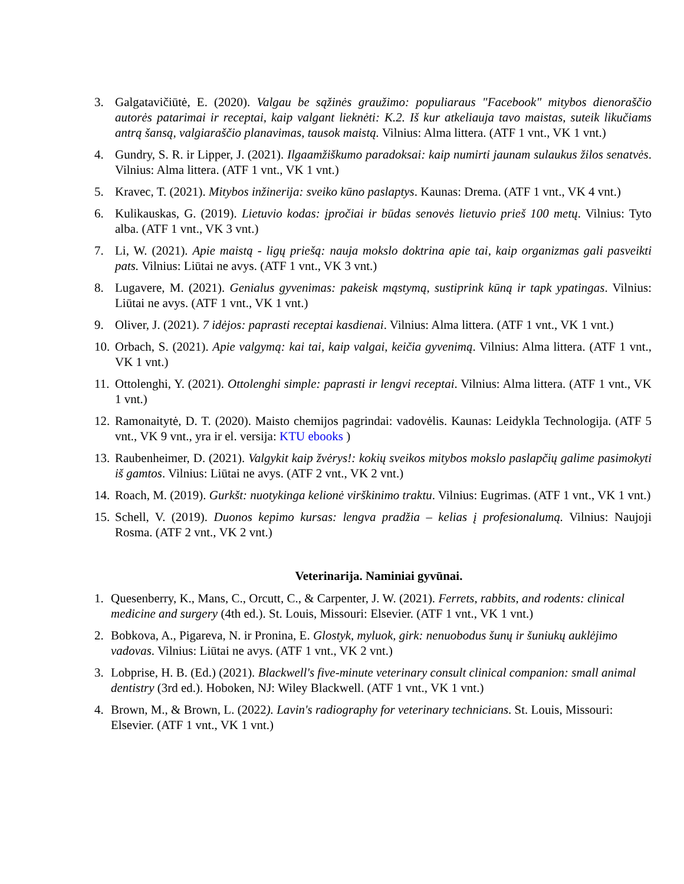3. Galgatavičiūtė, E. (2020). Valgau be sąžinės graužimo: populiaraus "Facebook" mitybos dienoraščio autorės patarimai ir receptai, kaip valgant lieknėti: K.2. Iš kur atkeliauja tavo maistas, suteik likučiams antrą šansą, valgiaraščio planavimas, tausok maistą. Vilnius: Alma littera. (ATF 1 vnt., VK 1 vnt.)
4. Gundry, S. R. ir Lipper, J. (2021). Ilgaamžiškumo paradoksai: kaip numirti jaunam sulaukus žilos senatvės. Vilnius: Alma littera. (ATF 1 vnt., VK 1 vnt.)
5. Kravec, T. (2021). Mitybos inžinerija: sveiko kūno paslaptys. Kaunas: Drema. (ATF 1 vnt., VK 4 vnt.)
6. Kulikauskas, G. (2019). Lietuvio kodas: įpročiai ir būdas senovės lietuvio prieš 100 metų. Vilnius: Tyto alba. (ATF 1 vnt., VK 3 vnt.)
7. Li, W. (2021). Apie maistą - ligų priešą: nauja mokslo doktrina apie tai, kaip organizmas gali pasveikti pats. Vilnius: Liūtai ne avys. (ATF 1 vnt., VK 3 vnt.)
8. Lugavere, M. (2021). Genialus gyvenimas: pakeisk mąstymą, sustiprink kūną ir tapk ypatingas. Vilnius: Liūtai ne avys. (ATF 1 vnt., VK 1 vnt.)
9. Oliver, J. (2021). 7 idėjos: paprasti receptai kasdienai. Vilnius: Alma littera. (ATF 1 vnt., VK 1 vnt.)
10.
Orbach, S. (2021). Apie valgymą: kai tai, kaip valgai, keičia gyvenimą. Vilnius: Alma littera. (ATF 1 vnt., VK 1 vnt.)
11.
Ottolenghi, Y. (2021). Ottolenghi simple: paprasti ir lengvi receptai. Vilnius: Alma littera. (ATF 1 vnt., VK 1 vnt.)
12.
Ramonaitytė, D. T. (2020). Maisto chemijos pagrindai: vadovėlis. Kaunas: Leidykla Technologija. (ATF 5 vnt., VK 9 vnt., yra ir el. versija: KTU ebooks )
13.
Raubenheimer, D. (2021). Valgykit kaip žvėrys!: kokių sveikos mitybos mokslo paslapčių galime pasimokyti iš gamtos. Vilnius: Liūtai ne avys. (ATF 2 vnt., VK 2 vnt.)
14.
Roach, M. (2019). Gurkšt: nuotykinga kelionė virškinimo traktu. Vilnius: Eugrimas. (ATF 1 vnt., VK 1 vnt.)
15.
Schell, V. (2019). Duonos kepimo kursas: lengva pradžia – kelias į profesionalumą. Vilnius: Naujoji Rosma. (ATF 2 vnt., VK 2 vnt.)
Veterinarija. Naminiai gyvūnai.
1. Quesenberry, K., Mans, C., Orcutt, C., & Carpenter, J. W. (2021). Ferrets, rabbits, and rodents: clinical medicine and surgery (4th ed.). St. Louis, Missouri: Elsevier. (ATF 1 vnt., VK 1 vnt.)
2. Bobkova, A., Pigareva, N. ir Pronina, E. Glostyk, myluok, girk: nenuobodus šunų ir šuniukų auklėjimo vadovas. Vilnius: Liūtai ne avys. (ATF 1 vnt., VK 2 vnt.)
3. Lobprise, H. B. (Ed.) (2021). Blackwell's five-minute veterinary consult clinical companion: small animal dentistry (3rd ed.). Hoboken, NJ: Wiley Blackwell. (ATF 1 vnt., VK 1 vnt.)
4. Brown, M., & Brown, L. (2022). Lavin's radiography for veterinary technicians. St. Louis, Missouri: Elsevier. (ATF 1 vnt., VK 1 vnt.)